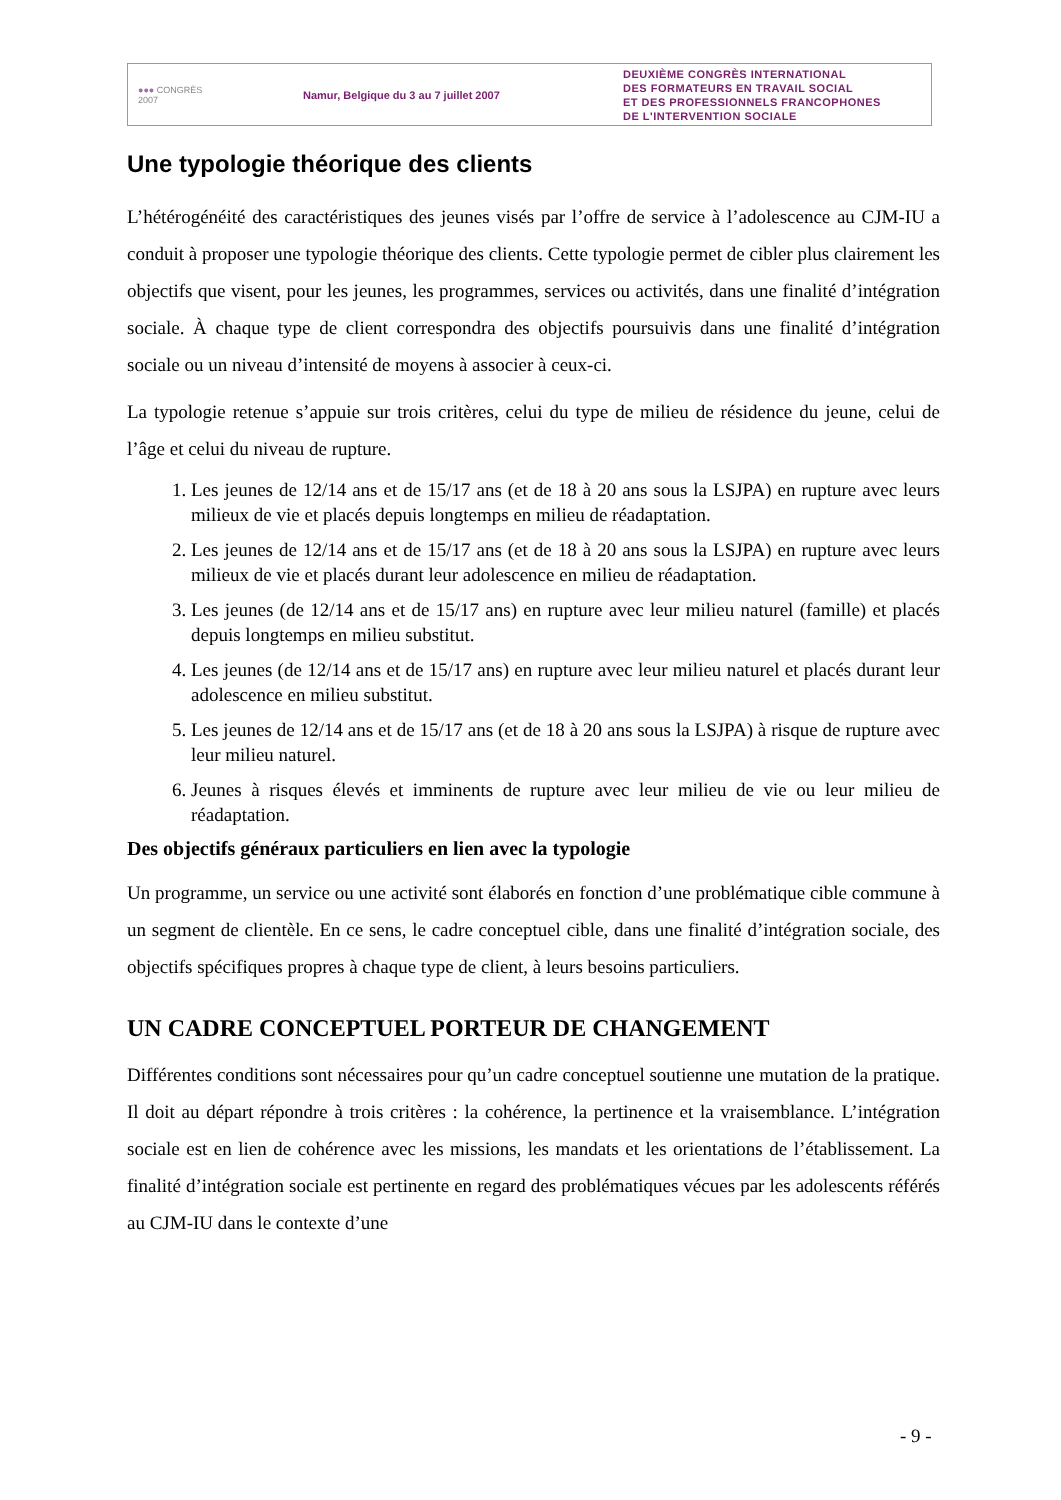●●● CONGRÈS
2007
Namur, Belgique du 3 au 7 juillet 2007
DEUXIÈME CONGRÈS INTERNATIONAL
DES FORMATEURS EN TRAVAIL SOCIAL
ET DES PROFESSIONNELS FRANCOPHONES
DE L'INTERVENTION SOCIALE
Une typologie théorique des clients
L’hétérogénéité des caractéristiques des jeunes visés par l’offre de service à l’adolescence au CJM-IU a conduit à proposer une typologie théorique des clients. Cette typologie permet de cibler plus clairement les objectifs que visent, pour les jeunes, les programmes, services ou activités, dans une finalité d’intégration sociale. À chaque type de client correspondra des objectifs poursuivis dans une finalité d’intégration sociale ou un niveau d’intensité de moyens à associer à ceux-ci.
La typologie retenue s’appuie sur trois critères, celui du type de milieu de résidence du jeune, celui de l’âge et celui du niveau de rupture.
1. Les jeunes de 12/14 ans et de 15/17 ans (et de 18 à 20 ans sous la LSJPA) en rupture avec leurs milieux de vie et placés depuis longtemps en milieu de réadaptation.
2. Les jeunes de 12/14 ans et de 15/17 ans (et de 18 à 20 ans sous la LSJPA) en rupture avec leurs milieux de vie et placés durant leur adolescence en milieu de réadaptation.
3. Les jeunes (de 12/14 ans et de 15/17 ans) en rupture avec leur milieu naturel (famille) et placés depuis longtemps en milieu substitut.
4. Les jeunes (de 12/14 ans et de 15/17 ans) en rupture avec leur milieu naturel et placés durant leur adolescence en milieu substitut.
5. Les jeunes de 12/14 ans et de 15/17 ans (et de 18 à 20 ans sous la LSJPA) à risque de rupture avec leur milieu naturel.
6. Jeunes à risques élevés et imminents de rupture avec leur milieu de vie ou leur milieu de réadaptation.
Des objectifs généraux particuliers en lien avec la typologie
Un programme, un service ou une activité sont élaborés en fonction d’une problématique cible commune à un segment de clientèle. En ce sens, le cadre conceptuel cible, dans une finalité d’intégration sociale, des objectifs spécifiques propres à chaque type de client, à leurs besoins particuliers.
UN CADRE CONCEPTUEL PORTEUR DE CHANGEMENT
Différentes conditions sont nécessaires pour qu’un cadre conceptuel soutienne une mutation de la pratique. Il doit au départ répondre à trois critères : la cohérence, la pertinence et la vraisemblance. L’intégration sociale est en lien de cohérence avec les missions, les mandats et les orientations de l’établissement. La finalité d’intégration sociale est pertinente en regard des problématiques vécues par les adolescents référés au CJM-IU dans le contexte d’une
- 9 -